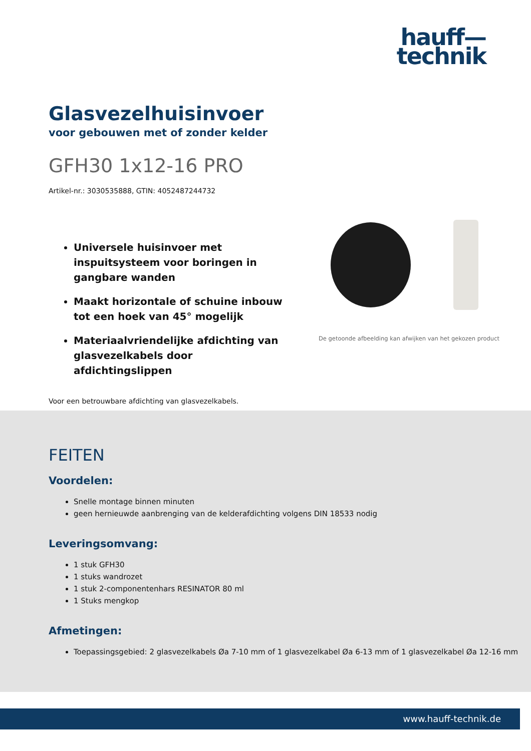hauff—
technik
Glasvezelhuisinvoer
voor gebouwen met of zonder kelder
GFH30 1x12-16 PRO
Artikel-nr.: 3030535888, GTIN: 4052487244732
Universele huisinvoer met inspuitsysteem voor boringen in gangbare wanden
Maakt horizontale of schuine inbouw tot een hoek van 45° mogelijk
Materiaalvriendelijke afdichting van glasvezelkabels door afdichtingslippen
De getoonde afbeelding kan afwijken van het gekozen product
Voor een betrouwbare afdichting van glasvezelkabels.
FEITEN
Voordelen:
Snelle montage binnen minuten
geen hernieuwde aanbrenging van de kelderafdichting volgens DIN 18533 nodig
Leveringsomvang:
1 stuk GFH30
1 stuks wandrozet
1 stuk 2-componentenhars RESINATOR 80 ml
1 Stuks mengkop
Afmetingen:
Toepassingsgebied: 2 glasvezelkabels Øa 7-10 mm of 1 glasvezelkabel Øa 6-13 mm of 1 glasvezelkabel Øa 12-16 mm
www.hauff-technik.de